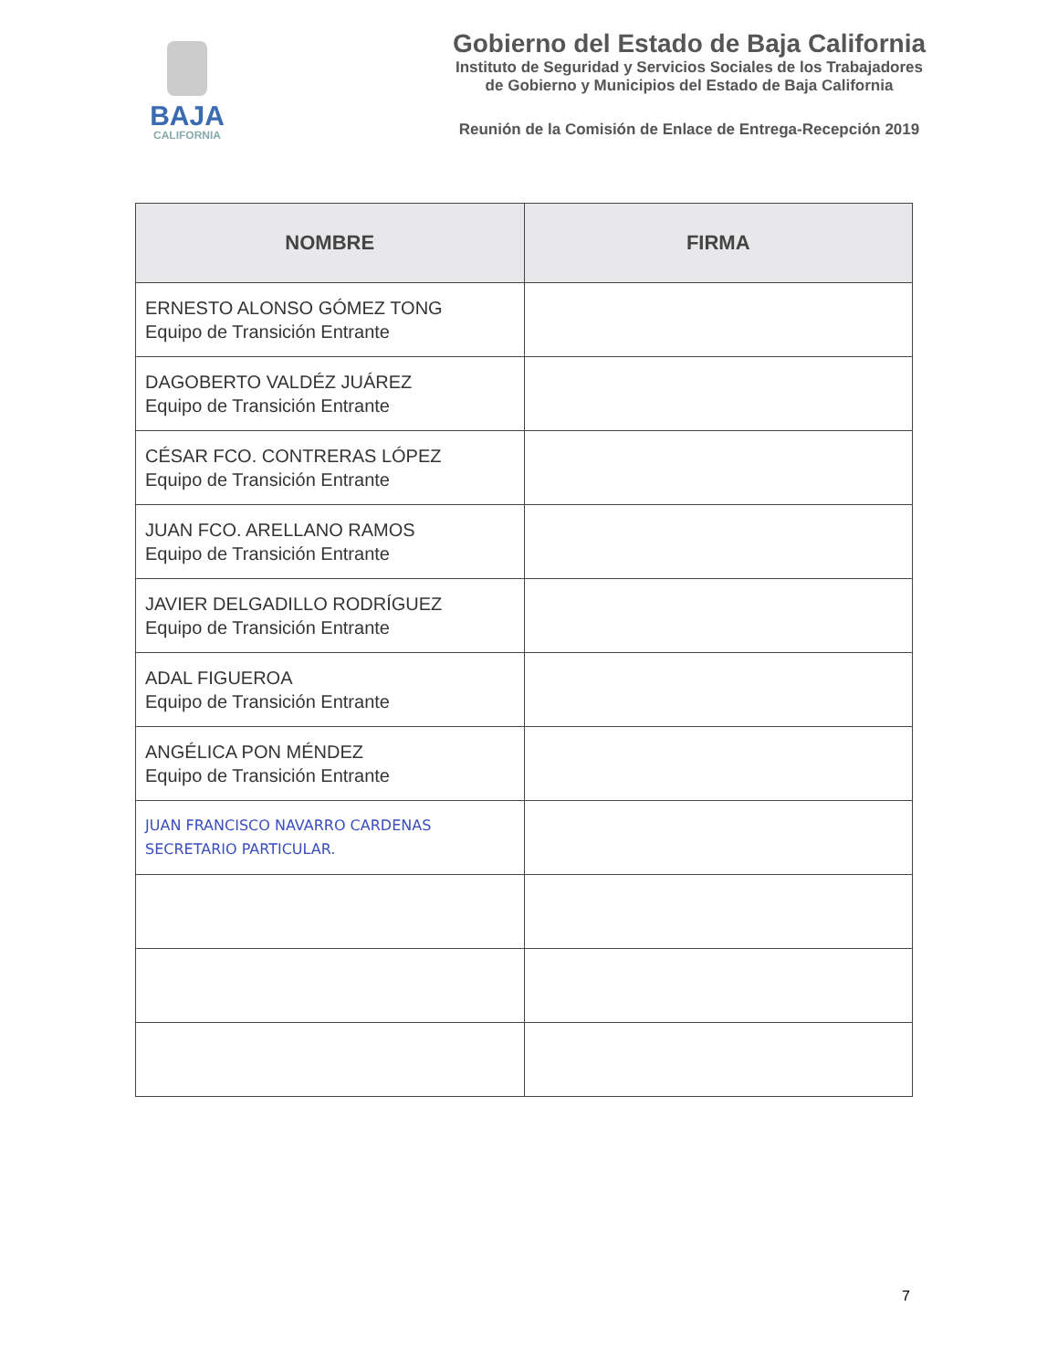BAJA
CALIFORNIA
Gobierno del Estado de Baja California
Instituto de Seguridad y Servicios Sociales de los Trabajadores
de Gobierno y Municipios del Estado de Baja California
Reunión de la Comisión de Enlace de Entrega-Recepción 2019
| NOMBRE | FIRMA |
| --- | --- |
| ERNESTO ALONSO GÓMEZ TONG Equipo de Transición Entrante | |
| DAGOBERTO VALDÉZ JUÁREZ Equipo de Transición Entrante | |
| CÉSAR FCO. CONTRERAS LÓPEZ Equipo de Transición Entrante | |
| JUAN FCO. ARELLANO RAMOS Equipo de Transición Entrante | |
| JAVIER DELGADILLO RODRÍGUEZ Equipo de Transición Entrante | |
| ADAL FIGUEROA Equipo de Transición Entrante | |
| ANGÉLICA PON MÉNDEZ Equipo de Transición Entrante | |
| JUAN FRANCISCO NAVARRO CARDENAS SECRETARIO PARTICULAR. | |
7